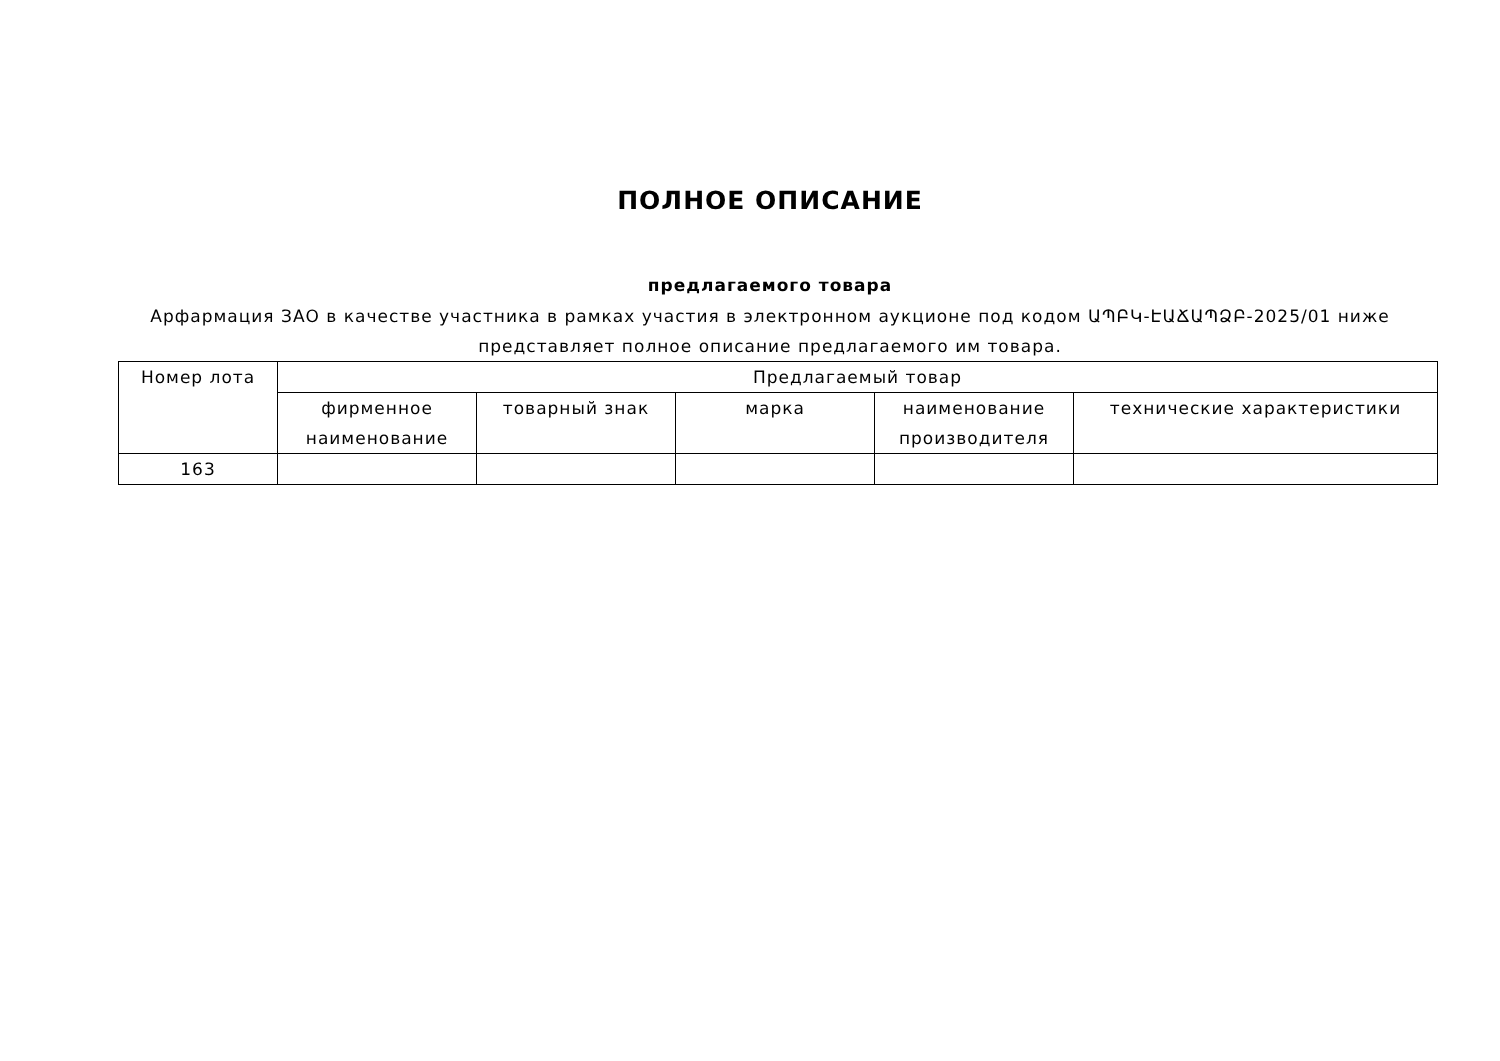ПОЛНОЕ ОПИСАНИЕ
предлагаемого товара
Арфармация ЗАО в качестве участника в рамках участия в электронном аукционе под кодом ԱՊԲԿ-ԷԱՃԱՊՁԲ-2025/01 ниже представляет полное описание предлагаемого им товара.
| Номер лота | Предлагаемый товар | | | | |
| --- | --- | --- | --- | --- | --- |
| | фирменное наименование | товарный знак | марка | наименование производителя | технические характеристики |
| 163 | | | | | |